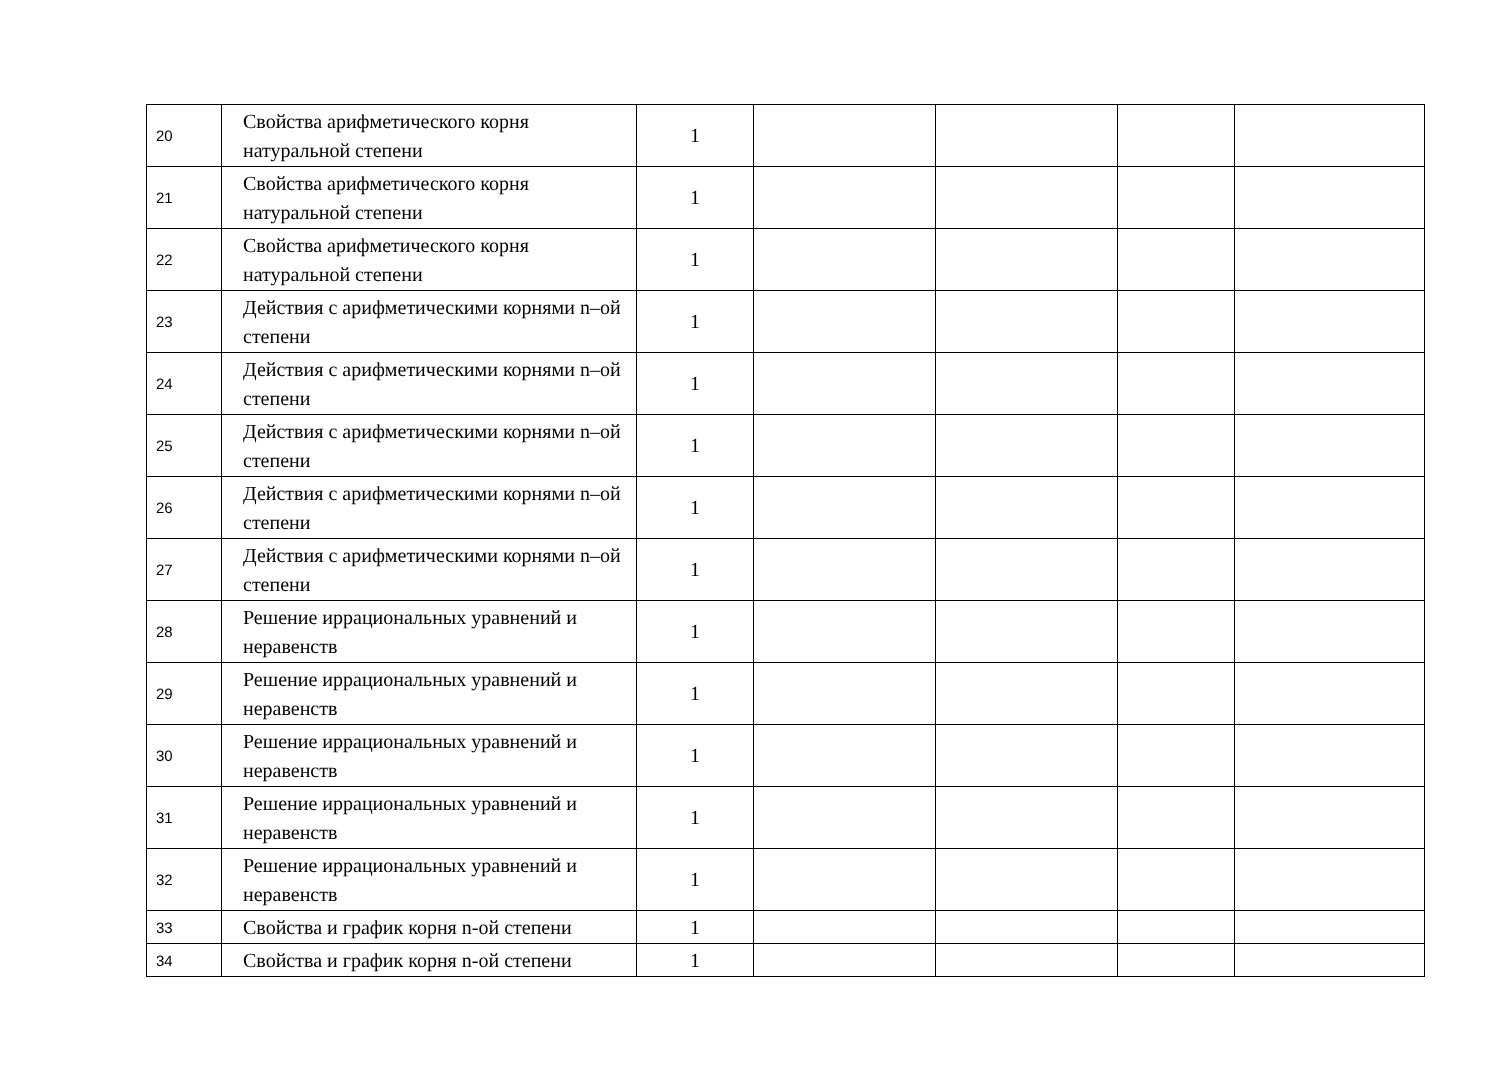| 20 | Свойства арифметического корня натуральной степени | 1 | | | | |
| 21 | Свойства арифметического корня натуральной степени | 1 | | | | |
| 22 | Свойства арифметического корня натуральной степени | 1 | | | | |
| 23 | Действия с арифметическими корнями n–ой степени | 1 | | | | |
| 24 | Действия с арифметическими корнями n–ой степени | 1 | | | | |
| 25 | Действия с арифметическими корнями n–ой степени | 1 | | | | |
| 26 | Действия с арифметическими корнями n–ой степени | 1 | | | | |
| 27 | Действия с арифметическими корнями n–ой степени | 1 | | | | |
| 28 | Решение иррациональных уравнений и неравенств | 1 | | | | |
| 29 | Решение иррациональных уравнений и неравенств | 1 | | | | |
| 30 | Решение иррациональных уравнений и неравенств | 1 | | | | |
| 31 | Решение иррациональных уравнений и неравенств | 1 | | | | |
| 32 | Решение иррациональных уравнений и неравенств | 1 | | | | |
| 33 | Свойства и график корня n-ой степени | 1 | | | | |
| 34 | Свойства и график корня n-ой степени | 1 | | | | |